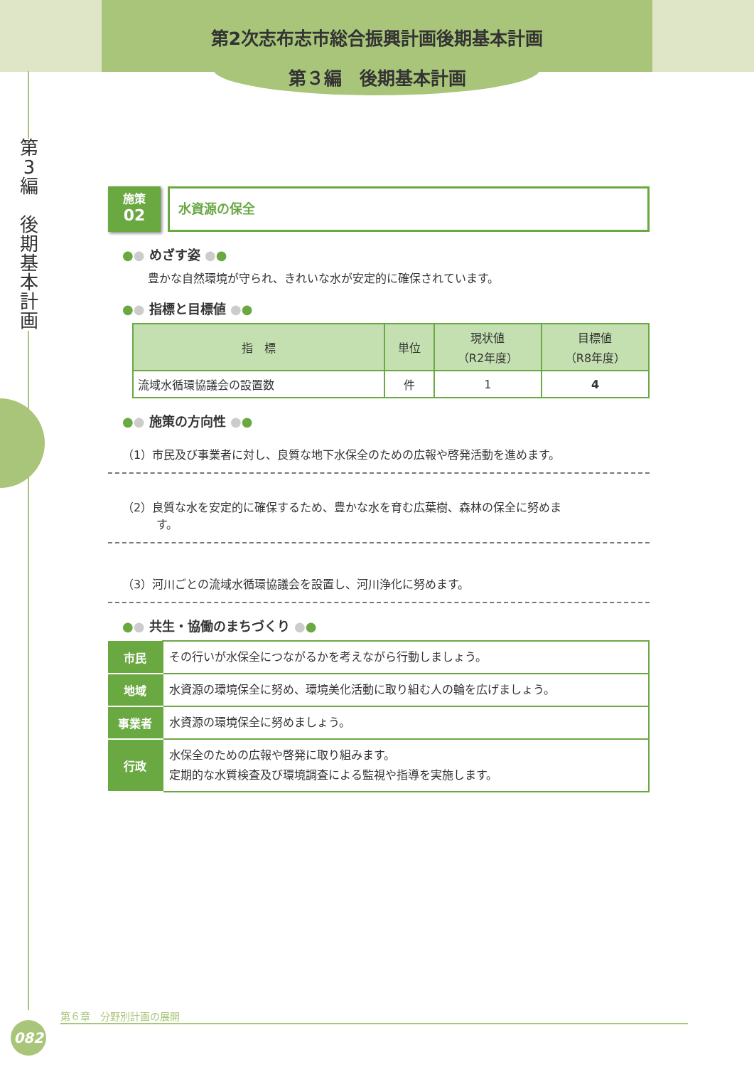第2次志布志市総合振興計画後期基本計画
第３編　後期基本計画
第
3
編
後
期
基
本
計
画
施策
02
水資源の保全
●● めざす姿 ●●
豊かな自然環境が守られ、きれいな水が安定的に確保されています。
●● 指標と目標値 ●●
| 指 標 | 単位 | 現状値 （R2年度） | 目標値 （R8年度） |
| --- | --- | --- | --- |
| 流域水循環協議会の設置数 | 件 | 1 | 4 |
●● 施策の方向性 ●●
（1）市民及び事業者に対し、良質な地下水保全のための広報や啓発活動を進めます。
（2）良質な水を安定的に確保するため、豊かな水を育む広葉樹、森林の保全に努めま
　　　す。
（3）河川ごとの流域水循環協議会を設置し、河川浄化に努めます。
●● 共生・協働のまちづくり ●●
| 市民 | その行いが水保全につながるかを考えながら行動しましょう。 |
| 地域 | 水資源の環境保全に努め、環境美化活動に取り組む人の輪を広げましょう。 |
| 事業者 | 水資源の環境保全に努めましょう。 |
| 行政 | 水保全のための広報や啓発に取り組みます。 定期的な水質検査及び環境調査による監視や指導を実施します。 |
第６章　分野別計画の展開
082